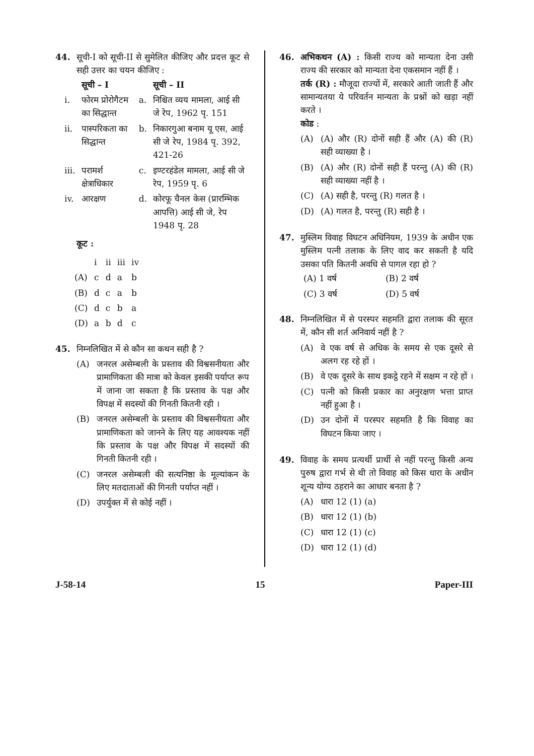44. सूची-I को सूची-II से सुमेलित कीजिए और प्रदत्त कूट से सही उत्तर का चयन कीजिए :
| | सूची – I | | सूची – II |
| --- | --- | --- | --- |
| i. | फोरम प्रोरोगैटम का सिद्धान्त | a. | निश्चित व्यय मामला, आई सी जे रेप, 1962 पृ. 151 |
| ii. | पास्परिकता का सिद्धान्त | b. | निकारगुआ बनाम यू एस, आई सी जे रेप, 1984 पृ. 392, 421-26 |
| iii. | परामर्श क्षेत्राधिकार | c. | इण्टरहंडेल मामला, आई सी जे रेप, 1959 पृ. 6 |
| iv. | आरक्षण | d. | कोरफू चैनल केस (प्रारम्भिक आपत्ति) आई सी जे, रेप 1948 पृ. 28 |
कूट :
| | i | ii | iii | iv |
| (A) | c | d | a | b |
| (B) | d | c | a | b |
| (C) | d | c | b | a |
| (D) | a | b | d | c |
45. निम्नलिखित में से कौन सा कथन सही है ?
(A) जनरल असेम्बली के प्रस्ताव की विश्वसनीयता और प्रामाणिकता की मात्रा को केवल इसकी पर्याप्त रूप में जाना जा सकता है कि प्रस्ताव के पक्ष और विपक्ष में सदस्यों की गिनती कितनी रही ।
(B) जनरल असेम्बली के प्रस्ताव की विश्वसनीयता और प्रामाणिकता को जानने के लिए यह आवश्यक नहीं कि प्रस्ताव के पक्ष और विपक्ष में सदस्यों की गिनती कितनी रही ।
(C) जनरल असेम्बली की सत्यनिष्ठा के मूल्यांकन के लिए मतदाताओं की गिनती पर्याप्त नहीं ।
(D) उपर्युक्त में से कोई नहीं ।
46. अभिकथन (A) : किसी राज्य को मान्यता देना उसी राज्य की सरकार को मान्यता देना एकसमान नहीं हैं ।
तर्क (R) : मौजूदा राज्यों में, सरकारे आती जाती हैं और सामान्यतया ये परिवर्तन मान्यता के प्रश्नों को खड़ा नहीं करते ।
कोड :
(A) (A) और (R) दोनों सही हैं और (A) की (R) सही व्याख्या है ।
(B) (A) और (R) दोनों सही हैं परन्तु (A) की (R) सही व्याख्या नहीं है ।
(C) (A) सही है, परन्तु (R) गलत है ।
(D) (A) गलत है, परन्तु (R) सही है ।
47. मुस्लिम विवाह विघटन अधिनियम, 1939 के अधीन एक मुस्लिम पत्नी तलाक के लिए वाद कर सकती है यदि उसका पति कितनी अवधि से पागल रहा हो ?
| (A) 1 वर्ष | (B) 2 वर्ष |
| (C) 3 वर्ष | (D) 5 वर्ष |
48. निम्नलिखित में से परस्पर सहमति द्वारा तलाक की सूरत में, कौन सी शर्त अनिवार्य नहीं है ?
(A) वे एक वर्ष से अधिक के समय से एक दूसरे से अलग रह रहे हों ।
(B) वे एक दूसरे के साथ इकट्ठे रहने में सक्षम न रहे हों ।
(C) पत्नी को किसी प्रकार का अनुरक्षण भत्ता प्राप्त नहीं हुआ है ।
(D) उन दोनों में परस्पर सहमति है कि विवाह का विघटन किया जाए ।
49. विवाह के समय प्रत्यर्थी प्रार्थी से नहीं परन्तु किसी अन्य पुरुष द्वारा गर्भ से थी तो विवाह को किस धारा के अधीन शून्य योग्य ठहराने का आधार बनता है ?
(A) धारा 12 (1) (a)
(B) धारा 12 (1) (b)
(C) धारा 12 (1) (c)
(D) धारा 12 (1) (d)
J-58-14 15 Paper-III